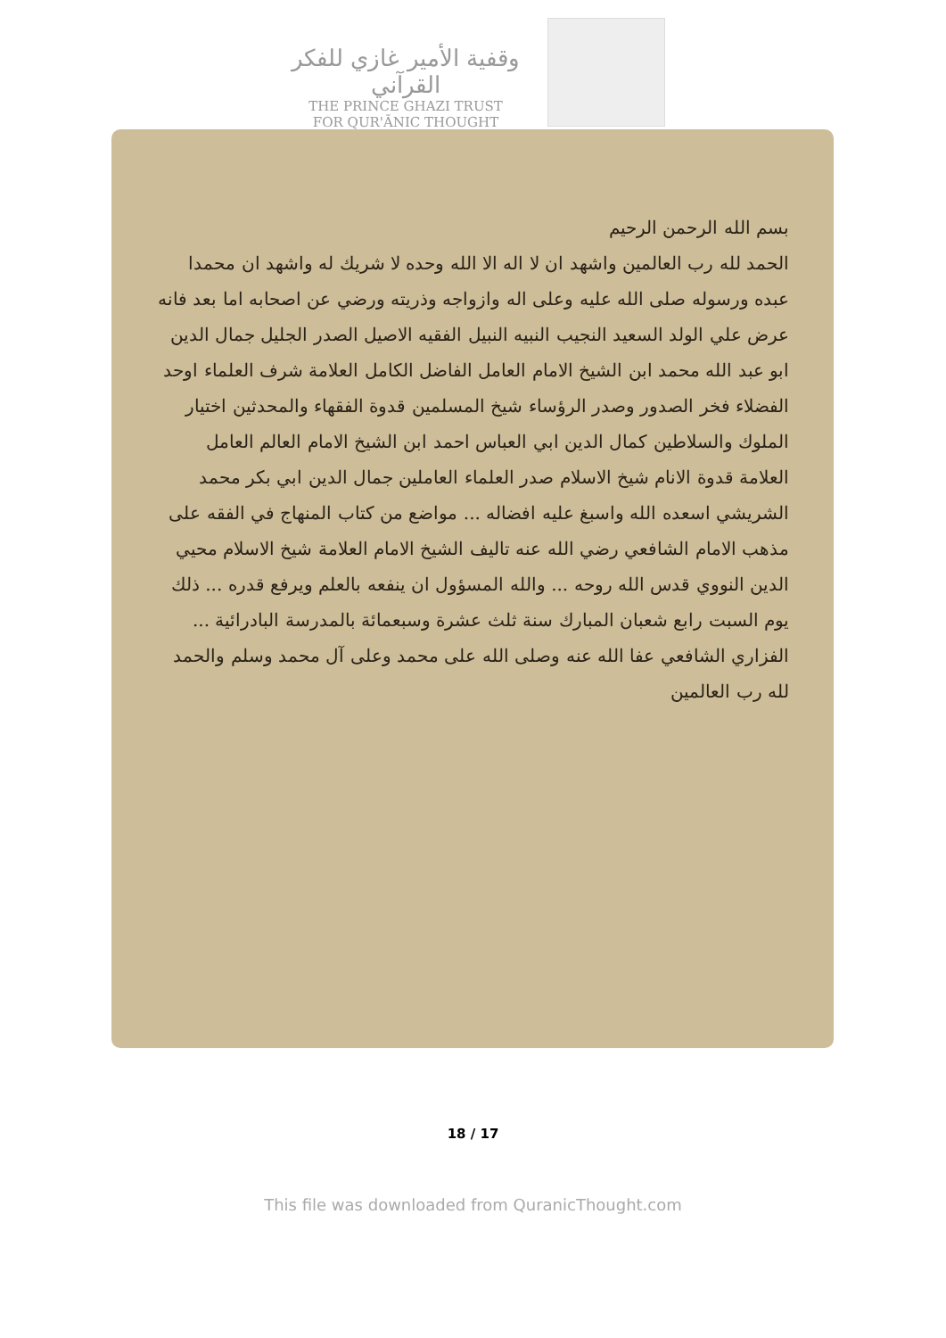وقفية الأمير غازي للفكر القرآني
THE PRINCE GHAZI TRUST
FOR QUR'ĀNIC THOUGHT
بسم الله الرحمن الرحيم
الحمد لله رب العالمين واشهد ان لا اله الا الله وحده لا شريك له واشهد ان محمدا عبده ورسوله صلى الله عليه وعلى اله وازواجه وذريته ورضي عن اصحابه اما بعد فانه عرض علي الولد السعيد النجيب النبيه النبيل الفقيه الاصيل الصدر الجليل جمال الدين ابو عبد الله محمد ابن الشيخ الامام العامل الفاضل الكامل العلامة شرف العلماء اوحد الفضلاء فخر الصدور وصدر الرؤساء شيخ المسلمين قدوة الفقهاء والمحدثين اختيار الملوك والسلاطين كمال الدين ابي العباس احمد ابن الشيخ الامام العالم العامل العلامة قدوة الانام شيخ الاسلام صدر العلماء العاملين جمال الدين ابي بكر محمد الشريشي اسعده الله واسبغ عليه افضاله ... مواضع من كتاب المنهاج في الفقه على مذهب الامام الشافعي رضي الله عنه تاليف الشيخ الامام العلامة شيخ الاسلام محيي الدين النووي قدس الله روحه ... والله المسؤول ان ينفعه بالعلم ويرفع قدره ... ذلك يوم السبت رابع شعبان المبارك سنة ثلث عشرة وسبعمائة بالمدرسة البادرائية ... الفزاري الشافعي عفا الله عنه وصلى الله على محمد وعلى آل محمد وسلم والحمد لله رب العالمين
18 / 17
This file was downloaded from QuranicThought.com